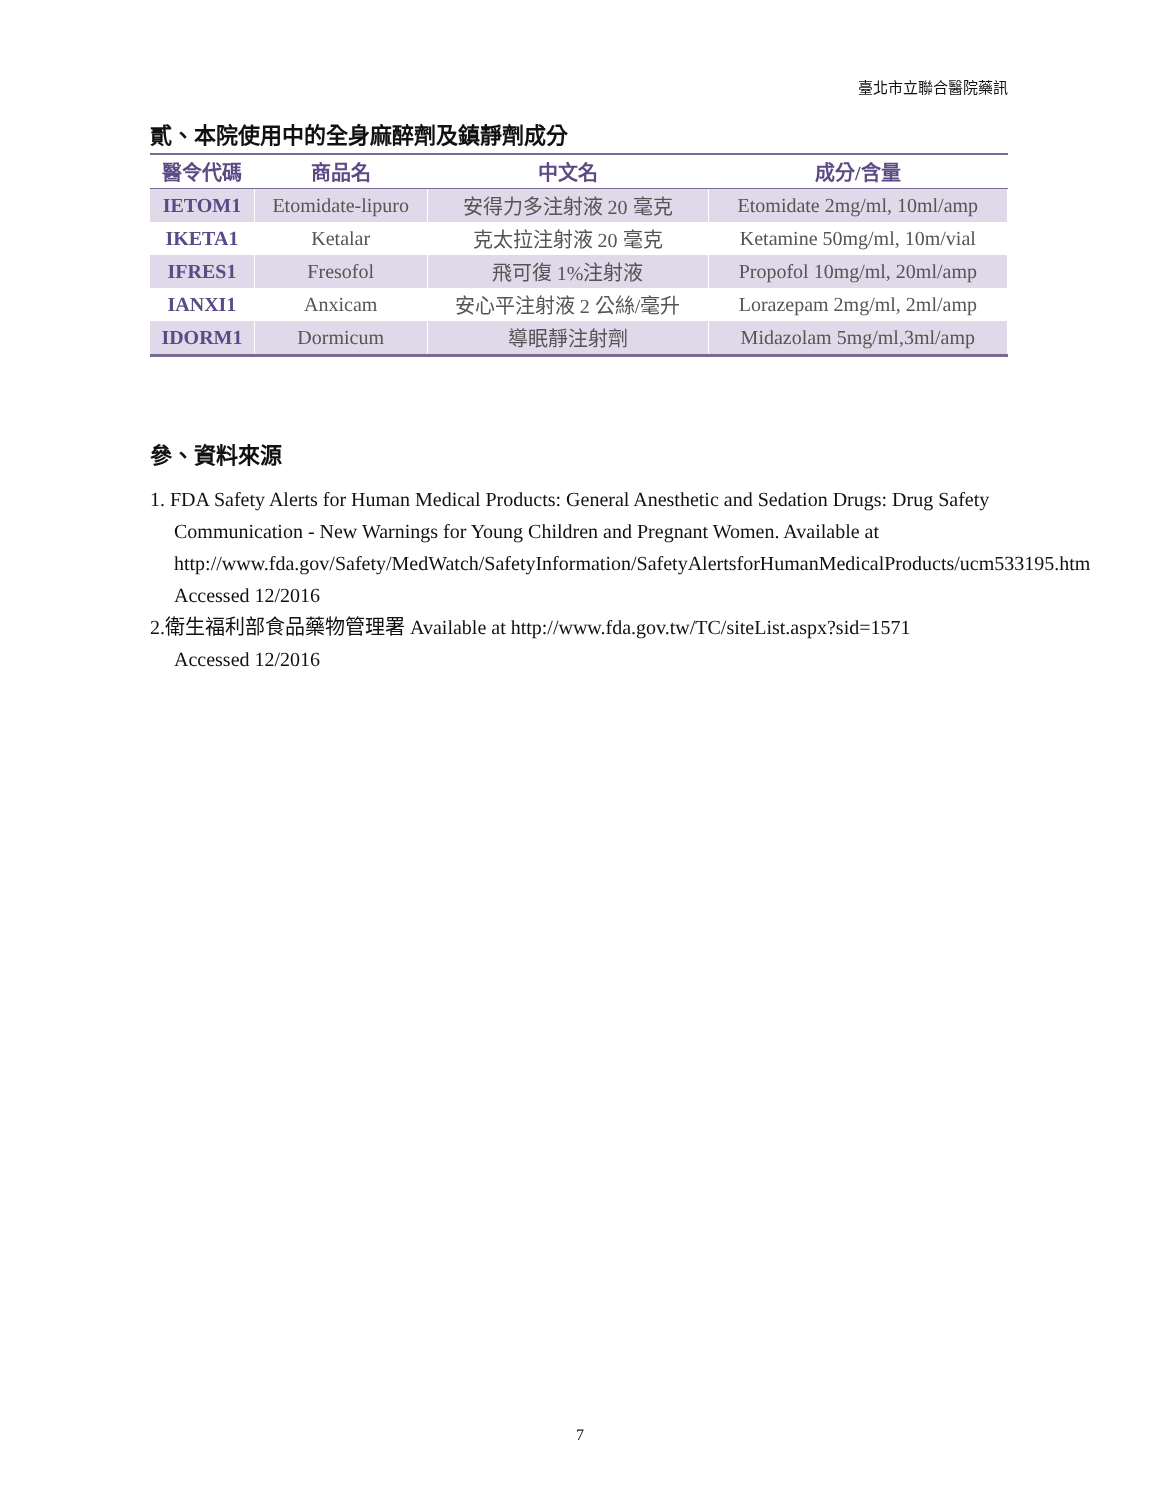臺北市立聯合醫院藥訊
貳、本院使用中的全身麻醉劑及鎮靜劑成分
| 醫令代碼 | 商品名 | 中文名 | 成分/含量 |
| --- | --- | --- | --- |
| IETOM1 | Etomidate-lipuro | 安得力多注射液 20 毫克 | Etomidate 2mg/ml, 10ml/amp |
| IKETA1 | Ketalar | 克太拉注射液 20 毫克 | Ketamine 50mg/ml, 10m/vial |
| IFRES1 | Fresofol | 飛可復 1%注射液 | Propofol 10mg/ml, 20ml/amp |
| IANXI1 | Anxicam | 安心平注射液 2 公絲/毫升 | Lorazepam 2mg/ml, 2ml/amp |
| IDORM1 | Dormicum | 導眠靜注射劑 | Midazolam 5mg/ml,3ml/amp |
參、資料來源
1. FDA Safety Alerts for Human Medical Products: General Anesthetic and Sedation Drugs: Drug Safety Communication - New Warnings for Young Children and Pregnant Women. Available at http://www.fda.gov/Safety/MedWatch/SafetyInformation/SafetyAlertsforHumanMedicalProducts/ucm533195.htm Accessed 12/2016
2.衛生福利部食品藥物管理署 Available at http://www.fda.gov.tw/TC/siteList.aspx?sid=1571
Accessed 12/2016
7